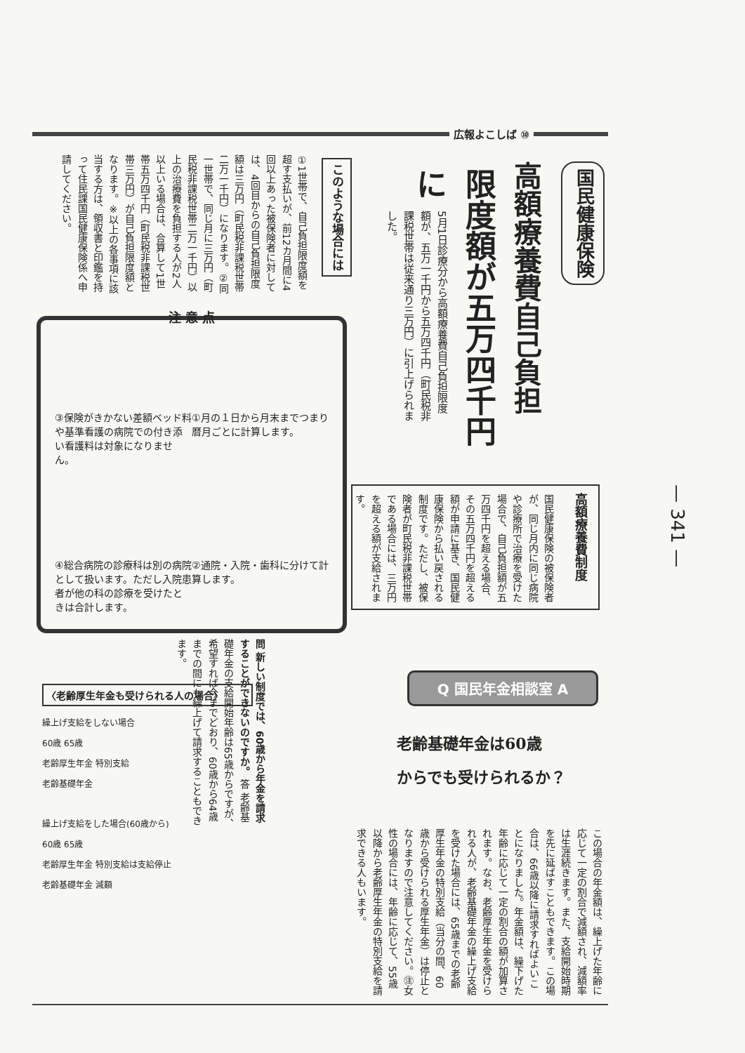広報よこしば ⑩
国民健康保険
高額療養費自己負担
限度額が五万四千円に
5月1日診療分から高額療養費自己負担限度額が、五万一千円から五万四千円（町民税非課税世帯は従来通り三万円）に引上げられました。
このような場合には
①1世帯で、自己負担限度額を超す支払いが、前12カ月間に4回以上あった被保険者に対しては、4回目からの自己負担限度額は三万円（町民税非課税世帯二万一千円）になります。②同一世帯で、同じ月に三万円（町民税非課税世帯二万一千円）以上の治療費を負担する人が2人以上いる場合は、合算して1世帯五万四千円（町民税非課税世帯三万円）が自己負担限度額となります。※以上の各事項に該当する方は、領収書と印鑑を持って住民課国民健康保険係へ申請してください。
注 意 点
③保険がきかない差額ベッド料や基準看護の病院での付き添い看護料は対象になりません。
①月の１日から月末までつまり暦月ごとに計算します。
④総合病院の診療科は別の病院として扱います。ただし入院患者が他の科の診療を受けたときは合計します。
②通院・入院・歯科に分けて計算します。
高額療養費制度
国民健康保険の被保険者が、同じ月内に同じ病院や診療所で治療を受けた場合で、自己負担額が五万四千円を超える場合、その五万四千円を超える額が申請に基き、国民健康保険から払い戻される制度です。ただし、被保険者が町民税非課税世帯である場合には、三万円を超える額が支給されます。
— 341 —
Q 国民年金相談室 A
老齢基礎年金は60歳
からでも受けられるか？
問 新しい制度では、60歳から年金を請求することができないのですか。 答 老齢基礎年金の支給開始年齢は65歳からですが、希望すれば今までどおり、60歳から64歳までの間にも繰上げて請求することもできます。
この場合の年金額は、繰上げた年齢に応じて一定の割合で減額され、減額率は生涯続きます。また、支給開始時期を先に延ばすこともできます。この場合は、66歳以降に請求すればよいことになりました。年金額は、繰下げた年齢に応じて一定の割合の額が加算されます。なお、老齢厚生年金を受けられる人が、老齢基礎年金の繰上げ支給を受けた場合には、65歳までの老齢厚生年金の特別支給（当分の間、60歳から受けられる厚生年金）は停止となりますので注意してください。㊟女性の場合には、年齢に応じて、55歳以降から老齢厚生年金の特別支給を請求できる人もいます。
〈老齢厚生年金も受けられる人の場合〉
繰上げ支給をしない場合
60歳 65歳
老齢厚生年金 特別支給
老齢基礎年金
繰上げ支給をした場合(60歳から)
60歳 65歳
老齢厚生年金 特別支給は支給停止
老齢基礎年金 減額